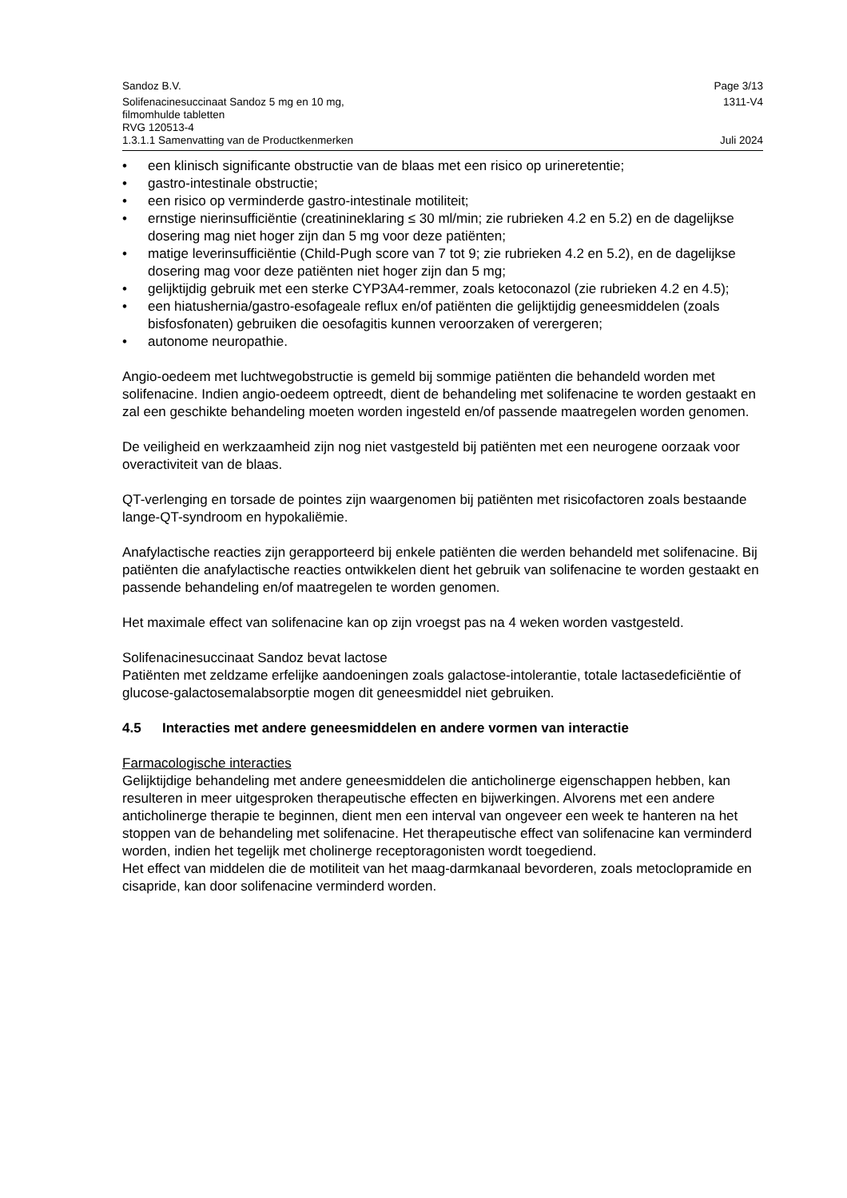Sandoz B.V. Page 3/13
Solifenacinesuccinaat Sandoz 5 mg en 10 mg,
filmomhulde tabletten
RVG 120513-4 1311-V4
1.3.1.1 Samenvatting van de Productkenmerken Juli 2024
• een klinisch significante obstructie van de blaas met een risico op urineretentie;
• gastro-intestinale obstructie;
• een risico op verminderde gastro-intestinale motiliteit;
• ernstige nierinsufficiëntie (creatinineklaring ≤ 30 ml/min; zie rubrieken 4.2 en 5.2) en de dagelijkse dosering mag niet hoger zijn dan 5 mg voor deze patiënten;
• matige leverinsufficiëntie (Child-Pugh score van 7 tot 9; zie rubrieken 4.2 en 5.2), en de dagelijkse dosering mag voor deze patiënten niet hoger zijn dan 5 mg;
• gelijktijdig gebruik met een sterke CYP3A4-remmer, zoals ketoconazol (zie rubrieken 4.2 en 4.5);
• een hiatushernia/gastro-esofageale reflux en/of patiënten die gelijktijdig geneesmiddelen (zoals bisfosfonaten) gebruiken die oesofagitis kunnen veroorzaken of verergeren;
• autonome neuropathie.
Angio-oedeem met luchtwegobstructie is gemeld bij sommige patiënten die behandeld worden met solifenacine. Indien angio-oedeem optreedt, dient de behandeling met solifenacine te worden gestaakt en zal een geschikte behandeling moeten worden ingesteld en/of passende maatregelen worden genomen.
De veiligheid en werkzaamheid zijn nog niet vastgesteld bij patiënten met een neurogene oorzaak voor overactiviteit van de blaas.
QT-verlenging en torsade de pointes zijn waargenomen bij patiënten met risicofactoren zoals bestaande lange-QT-syndroom en hypokaliëmie.
Anafylactische reacties zijn gerapporteerd bij enkele patiënten die werden behandeld met solifenacine. Bij patiënten die anafylactische reacties ontwikkelen dient het gebruik van solifenacine te worden gestaakt en passende behandeling en/of maatregelen te worden genomen.
Het maximale effect van solifenacine kan op zijn vroegst pas na 4 weken worden vastgesteld.
Solifenacinesuccinaat Sandoz bevat lactose
Patiënten met zeldzame erfelijke aandoeningen zoals galactose-intolerantie, totale lactasedeficiëntie of glucose-galactosemalabsorptie mogen dit geneesmiddel niet gebruiken.
4.5 Interacties met andere geneesmiddelen en andere vormen van interactie
Farmacologische interacties
Gelijktijdige behandeling met andere geneesmiddelen die anticholinerge eigenschappen hebben, kan resulteren in meer uitgesproken therapeutische effecten en bijwerkingen. Alvorens met een andere anticholinerge therapie te beginnen, dient men een interval van ongeveer een week te hanteren na het stoppen van de behandeling met solifenacine. Het therapeutische effect van solifenacine kan verminderd worden, indien het tegelijk met cholinerge receptoragonisten wordt toegediend.
Het effect van middelen die de motiliteit van het maag-darmkanaal bevorderen, zoals metoclopramide en cisapride, kan door solifenacine verminderd worden.